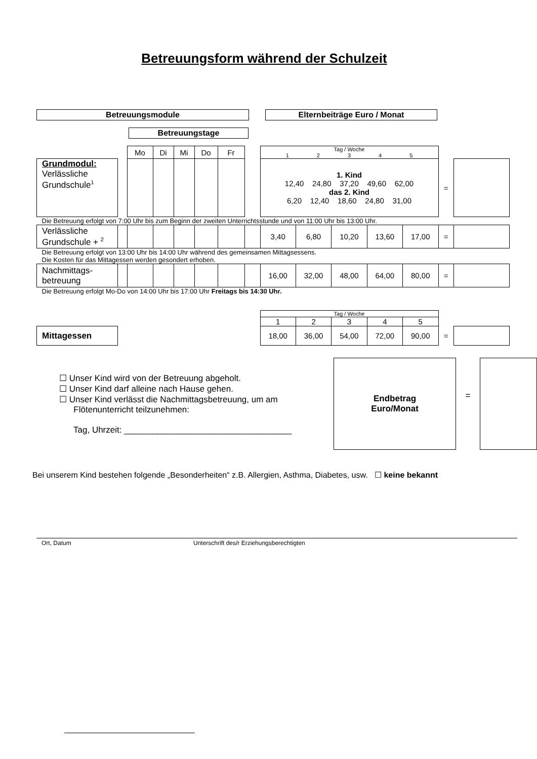Betreuungsform während der Schulzeit
Betreuungsmodule Elternbeiträge Euro / Monat
Betreuungstage
| | | Mo | Di | Mi | Do | Fr | | Tag / Woche 1 2 3 4 5 | | | | | | |
| Grundmodul: Verlässliche Grundschule<sup>1</sup> | | | | | | | | 1. Kind 12,40 24,80 37,20 49,60 62,00 das 2. Kind 6,20 12,40 18,60 24,80 31,00 | | | | | = | |
| Die Betreuung erfolgt von 7:00 Uhr bis zum Beginn der zweiten Unterrichtsstunde und von 11:00 Uhr bis 13:00 Uhr. | | | | | | | | | | | | | | |
| Verlässliche Grundschule + <sup>2</sup> | | | | | | | | 3,40 | 6,80 | 10,20 | 13,60 | 17,00 | = | |
| Die Betreuung erfolgt von 13:00 Uhr bis 14:00 Uhr während des gemeinsamen Mittagsessens. Die Kosten für das Mittagessen werden gesondert erhoben. | | | | | | | | | | | | | | |
| Nachmittags-betreuung | | | | | | | | 16,00 | 32,00 | 48,00 | 64,00 | 80,00 | = | |
| Die Betreuung erfolgt Mo-Do von 14:00 Uhr bis 17:00 Uhr Freitags bis 14:30 Uhr. | | | | | | | | | | | | | | |
| | | | | | | | | Tag / Woche | | | | | | |
| | | | | | | | | 1 | 2 | 3 | 4 | 5 | | |
| Mittagessen | | | | | | | | 18,00 | 36,00 | 54,00 | 72,00 | 90,00 | = | |
☐ Unser Kind wird von der Betreuung abgeholt.
☐ Unser Kind darf alleine nach Hause gehen.
☐ Unser Kind verlässt die Nachmittagsbetreuung, um am
Flötenunterricht teilzunehmen:
Tag, Uhrzeit: ___________________________________
Endbetrag
Euro/Monat
=
Bei unserem Kind bestehen folgende „Besonderheiten“ z.B. Allergien, Asthma, Diabetes, usw. ☐ keine bekannt
Ort, Datum Unterschrift des/r Erziehungsberechtigten